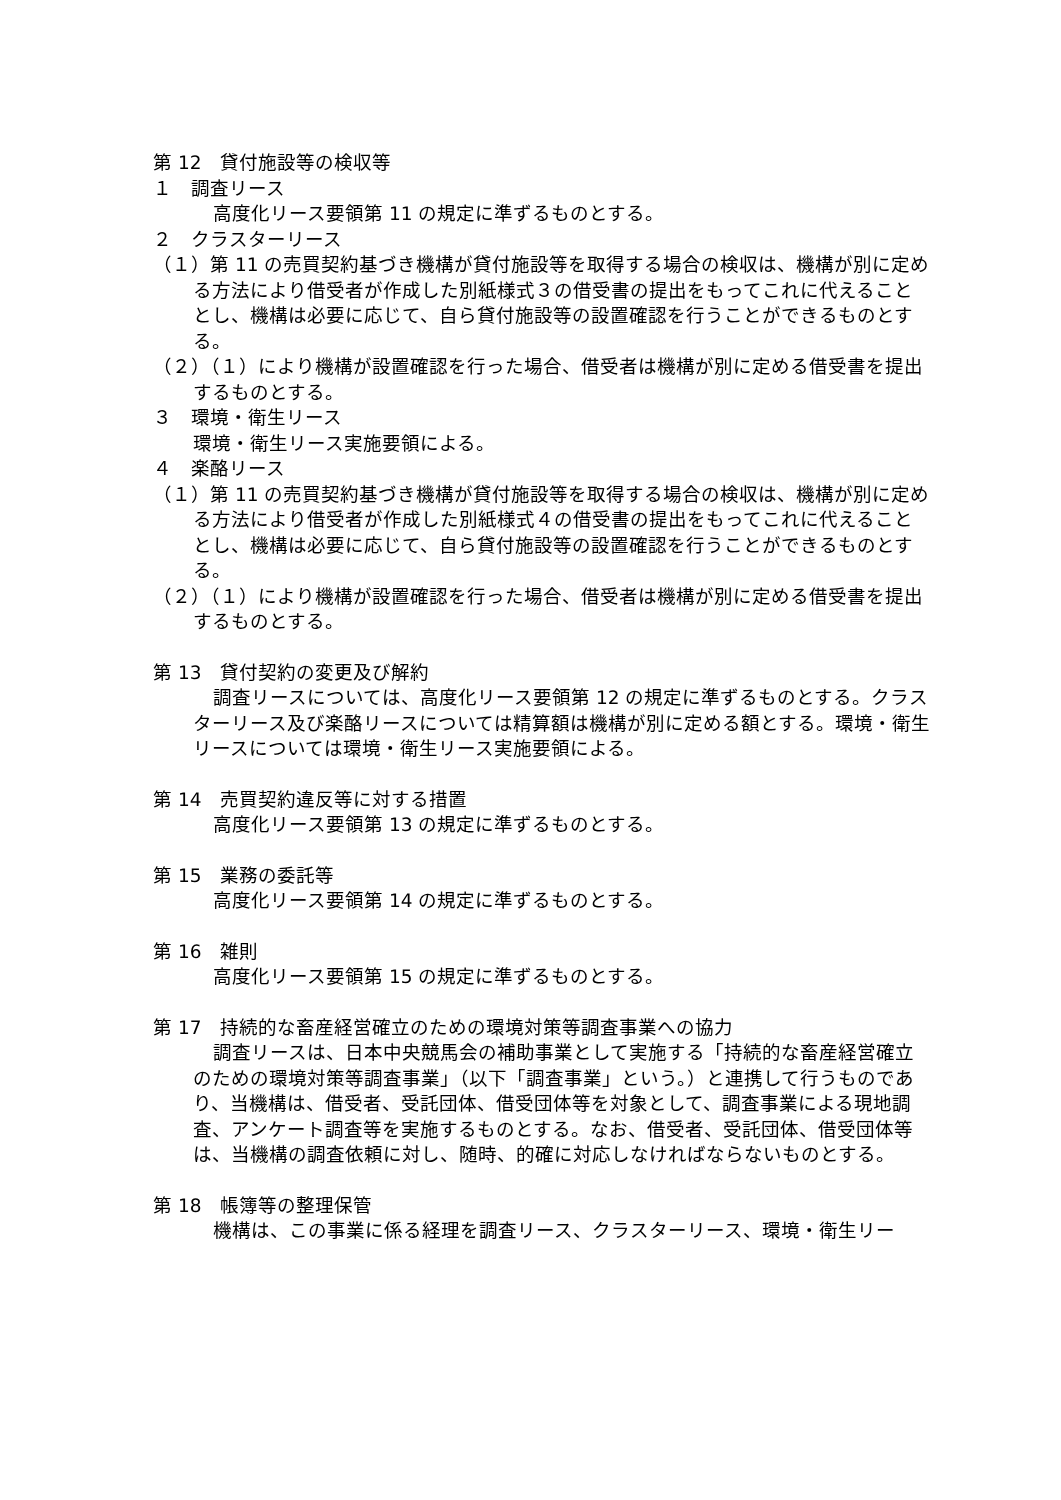第 12　貸付施設等の検収等
１　調査リース
高度化リース要領第 11 の規定に準ずるものとする。
２　クラスターリース
（１）第 11 の売買契約基づき機構が貸付施設等を取得する場合の検収は、機構が別に定める方法により借受者が作成した別紙様式３の借受書の提出をもってこれに代えることとし、機構は必要に応じて、自ら貸付施設等の設置確認を行うことができるものとする。
（２）（１）により機構が設置確認を行った場合、借受者は機構が別に定める借受書を提出するものとする。
３　環境・衛生リース
環境・衛生リース実施要領による。
４　楽酪リース
（１）第 11 の売買契約基づき機構が貸付施設等を取得する場合の検収は、機構が別に定める方法により借受者が作成した別紙様式４の借受書の提出をもってこれに代えることとし、機構は必要に応じて、自ら貸付施設等の設置確認を行うことができるものとする。
（２）（１）により機構が設置確認を行った場合、借受者は機構が別に定める借受書を提出するものとする。
第 13　貸付契約の変更及び解約
調査リースについては、高度化リース要領第 12 の規定に準ずるものとする。クラスターリース及び楽酪リースについては精算額は機構が別に定める額とする。環境・衛生リースについては環境・衛生リース実施要領による。
第 14　売買契約違反等に対する措置
高度化リース要領第 13 の規定に準ずるものとする。
第 15　業務の委託等
高度化リース要領第 14 の規定に準ずるものとする。
第 16　雑則
高度化リース要領第 15 の規定に準ずるものとする。
第 17　持続的な畜産経営確立のための環境対策等調査事業への協力
調査リースは、日本中央競馬会の補助事業として実施する「持続的な畜産経営確立のための環境対策等調査事業」（以下「調査事業」という。）と連携して行うものであり、当機構は、借受者、受託団体、借受団体等を対象として、調査事業による現地調査、アンケート調査等を実施するものとする。なお、借受者、受託団体、借受団体等は、当機構の調査依頼に対し、随時、的確に対応しなければならないものとする。
第 18　帳簿等の整理保管
機構は、この事業に係る経理を調査リース、クラスターリース、環境・衛生リー